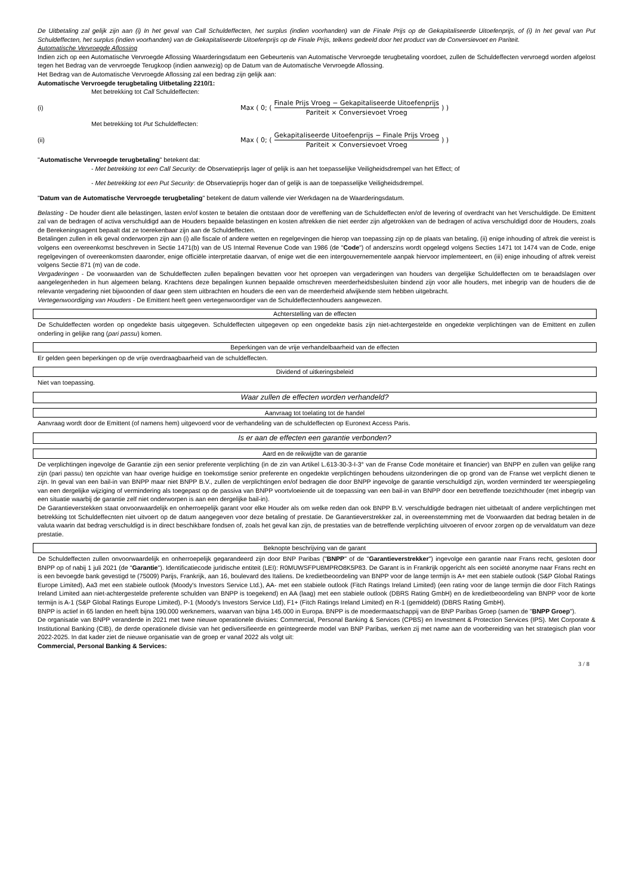De Uitbetaling zal gelijk zijn aan (i) In het geval van Call Schuldeffecten, het surplus (indien voorhanden) van de Finale Prijs op de Gekapitaliseerde Uitoefenprijs, of (i) In het geval van Put Schuldeffecten, het surplus (indien voorhanden) van de Gekapitaliseerde Uitoefenprijs op de Finale Prijs, telkens gedeeld door het product van de Conversievoet en Pariteit.
Automatische Vervroegde Aflossing
Indien zich op een Automatische Vervroegde Aflossing Waarderingsdatum een Gebeurtenis van Automatische Vervroegde terugbetaling voordoet, zullen de Schuldeffecten vervroegd worden afgelost tegen het Bedrag van de vervroegde Terugkoop (indien aanwezig) op de Datum van de Automatische Vervroegde Aflossing.
Het Bedrag van de Automatische Vervroegde Aflossing zal een bedrag zijn gelijk aan:
Automatische Vervroegde terugbetaling Uitbetaling 2210/1:
Met betrekking tot Call Schuldeffecten:
(i)
Max ( 0; ( Finale Prijs Vroeg − Gekapitaliseerde Uitoefenprijs Pariteit × Conversievoet Vroeg ) )
Met betrekking tot Put Schuldeffecten:
(ii)
Max ( 0; ( Gekapitaliseerde Uitoefenprijs − Finale Prijs Vroeg Pariteit × Conversievoet Vroeg ) )
"Automatische Vervroegde terugbetaling" betekent dat:
- Met betrekking tot een Call Security: de Observatieprijs lager of gelijk is aan het toepasselijke Veiligheidsdrempel van het Effect; of
- Met betrekking tot een Put Security: de Observatieprijs hoger dan of gelijk is aan de toepasselijke Veiligheidsdrempel.
"Datum van de Automatische Vervroegde terugbetaling" betekent de datum vallende vier Werkdagen na de Waarderingsdatum.
Belasting - De houder dient alle belastingen, lasten en/of kosten te betalen die ontstaan door de vereffening van de Schuldeffecten en/of de levering of overdracht van het Verschuldigde. De Emittent zal van de bedragen of activa verschuldigd aan de Houders bepaalde belastingen en kosten aftrekken die niet eerder zijn afgetrokken van de bedragen of activa verschuldigd door de Houders, zoals de Berekeningsagent bepaalt dat ze toerekenbaar zijn aan de Schuldeffecten.
Betalingen zullen in elk geval onderworpen zijn aan (i) alle fiscale of andere wetten en regelgevingen die hierop van toepassing zijn op de plaats van betaling, (ii) enige inhouding of aftrek die vereist is volgens een overeenkomst beschreven in Sectie 1471(b) van de US Internal Revenue Code van 1986 (de "Code") of anderszins wordt opgelegd volgens Secties 1471 tot 1474 van de Code, enige regelgevingen of overeenkomsten daaronder, enige officiële interpretatie daarvan, of enige wet die een intergouvernementele aanpak hiervoor implementeert, en (iii) enige inhouding of aftrek vereist volgens Sectie 871 (m) van de code.
Vergaderingen - De voorwaarden van de Schuldeffecten zullen bepalingen bevatten voor het oproepen van vergaderingen van houders van dergelijke Schuldeffecten om te beraadslagen over aangelegenheden in hun algemeen belang. Krachtens deze bepalingen kunnen bepaalde omschreven meerderheidsbesluiten bindend zijn voor alle houders, met inbegrip van de houders die de relevante vergadering niet bijwoonden of daar geen stem uitbrachten en houders die een van de meerderheid afwijkende stem hebben uitgebracht.
Vertegenwoordiging van Houders - De Emittent heeft geen vertegenwoordiger van de Schuldeffectenhouders aangewezen.
Achterstelling van de effecten
De Schuldeffecten worden op ongedekte basis uitgegeven. Schuldeffecten uitgegeven op een ongedekte basis zijn niet-achtergestelde en ongedekte verplichtingen van de Emittent en zullen onderling in gelijke rang (pari passu) komen.
Beperkingen van de vrije verhandelbaarheid van de effecten
Er gelden geen beperkingen op de vrije overdraagbaarheid van de schuldeffecten.
Dividend of uitkeringsbeleid
Niet van toepassing.
Waar zullen de effecten worden verhandeld?
Aanvraag tot toelating tot de handel
Aanvraag wordt door de Emittent (of namens hem) uitgevoerd voor de verhandeling van de schuldeffecten op Euronext Access Paris.
Is er aan de effecten een garantie verbonden?
Aard en de reikwijdte van de garantie
De verplichtingen ingevolge de Garantie zijn een senior preferente verplichting (in de zin van Artikel L.613-30-3-I-3° van de Franse Code monétaire et financier) van BNPP en zullen van gelijke rang zijn (pari passu) ten opzichte van haar overige huidige en toekomstige senior preferente en ongedekte verplichtingen behoudens uitzonderingen die op grond van de Franse wet verplicht dienen te zijn. In geval van een bail-in van BNPP maar niet BNPP B.V., zullen de verplichtingen en/of bedragen die door BNPP ingevolge de garantie verschuldigd zijn, worden verminderd ter weerspiegeling van een dergelijke wijziging of vermindering als toegepast op de passiva van BNPP voortvloeiende uit de toepassing van een bail-in van BNPP door een betreffende toezichthouder (met inbegrip van een situatie waarbij de garantie zelf niet onderworpen is aan een dergelijke bail-in).
De Garantieverstekken staat onvoorwaardelijk en onherroepelijk garant voor elke Houder als om welke reden dan ook BNPP B.V. verschuldigde bedragen niet uitbetaalt of andere verplichtingen met betrekking tot Schuldeffecnten niet uitvoert op de datum aangegeven voor deze betaling of prestatie. De Garantieverstrekker zal, in overeenstemming met de Voorwaarden dat bedrag betalen in de valuta waarin dat bedrag verschuldigd is in direct beschikbare fondsen of, zoals het geval kan zijn, de prestaties van de betreffende verplichting uitvoeren of ervoor zorgen op de vervaldatum van deze prestatie.
Beknopte beschrijving van de garant
De Schuldeffecten zullen onvoorwaardelijk en onherroepelijk gegarandeerd zijn door BNP Paribas ("BNPP" of de "Garantieverstrekker") ingevolge een garantie naar Frans recht, gesloten door BNPP op of nabij 1 juli 2021 (de "Garantie"). Identificatiecode juridische entiteit (LEI): R0MUWSFPU8MPRO8K5P83. De Garant is in Frankrijk opgericht als een société anonyme naar Frans recht en is een bevoegde bank gevestigd te (75009) Parijs, Frankrijk, aan 16, boulevard des Italiens. De kredietbeoordeling van BNPP voor de lange termijn is A+ met een stabiele outlook (S&P Global Ratings Europe Limited), Aa3 met een stabiele outlook (Moody's Investors Service Ltd.), AA- met een stabiele outlook (Fitch Ratings Ireland Limited) (een rating voor de lange termijn die door Fitch Ratings Ireland Limited aan niet-achtergestelde preferente schulden van BNPP is toegekend) en AA (laag) met een stabiele outlook (DBRS Rating GmbH) en de kredietbeoordeling van BNPP voor de korte termijn is A-1 (S&P Global Ratings Europe Limited), P-1 (Moody's Investors Service Ltd), F1+ (Fitch Ratings Ireland Limited) en R-1 (gemiddeld) (DBRS Rating GmbH).
BNPP is actief in 65 landen en heeft bijna 190.000 werknemers, waarvan van bijna 145.000 in Europa. BNPP is de moedermaatschappij van de BNP Paribas Groep (samen de "BNPP Groep").
De organisatie van BNPP veranderde in 2021 met twee nieuwe operationele divisies: Commercial, Personal Banking & Services (CPBS) en Investment & Protection Services (IPS). Met Corporate & Institutional Banking (CIB), de derde operationele divisie van het gediversifieerde en geïntegreerde model van BNP Paribas, werken zij met name aan de voorbereiding van het strategisch plan voor 2022-2025. In dat kader ziet de nieuwe organisatie van de groep er vanaf 2022 als volgt uit:
Commercial, Personal Banking & Services:
3 / 8